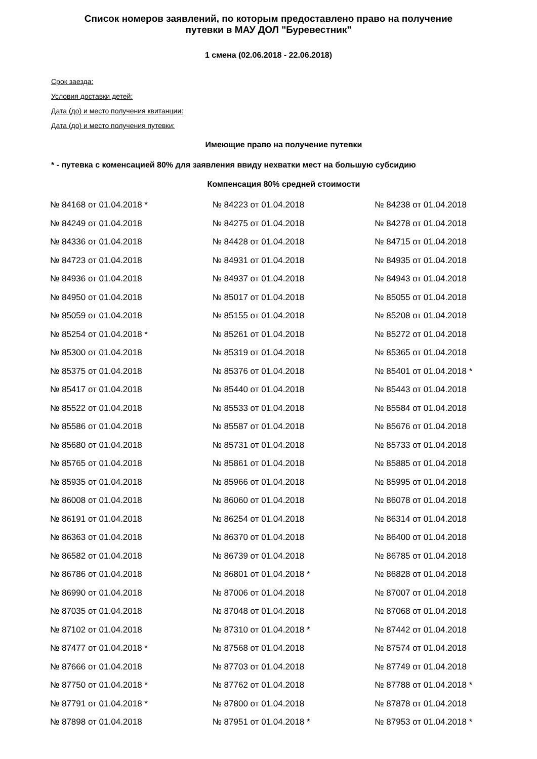Список номеров заявлений, по которым предоставлено право на получение
путевки в МАУ ДОЛ "Буревестник"
1 смена (02.06.2018 - 22.06.2018)
Срок заезда:
Условия доставки детей:
Дата (до) и место получения квитанции:
Дата (до) и место получения путевки:
Имеющие право на получение путевки
* - путевка с коменсацией 80% для заявления ввиду нехватки мест на большую субсидию
Компенсация 80% средней стоимости
| № 84168 от 01.04.2018 * | № 84223 от 01.04.2018 | № 84238 от 01.04.2018 |
| № 84249 от 01.04.2018 | № 84275 от 01.04.2018 | № 84278 от 01.04.2018 |
| № 84336 от 01.04.2018 | № 84428 от 01.04.2018 | № 84715 от 01.04.2018 |
| № 84723 от 01.04.2018 | № 84931 от 01.04.2018 | № 84935 от 01.04.2018 |
| № 84936 от 01.04.2018 | № 84937 от 01.04.2018 | № 84943 от 01.04.2018 |
| № 84950 от 01.04.2018 | № 85017 от 01.04.2018 | № 85055 от 01.04.2018 |
| № 85059 от 01.04.2018 | № 85155 от 01.04.2018 | № 85208 от 01.04.2018 |
| № 85254 от 01.04.2018 * | № 85261 от 01.04.2018 | № 85272 от 01.04.2018 |
| № 85300 от 01.04.2018 | № 85319 от 01.04.2018 | № 85365 от 01.04.2018 |
| № 85375 от 01.04.2018 | № 85376 от 01.04.2018 | № 85401 от 01.04.2018 * |
| № 85417 от 01.04.2018 | № 85440 от 01.04.2018 | № 85443 от 01.04.2018 |
| № 85522 от 01.04.2018 | № 85533 от 01.04.2018 | № 85584 от 01.04.2018 |
| № 85586 от 01.04.2018 | № 85587 от 01.04.2018 | № 85676 от 01.04.2018 |
| № 85680 от 01.04.2018 | № 85731 от 01.04.2018 | № 85733 от 01.04.2018 |
| № 85765 от 01.04.2018 | № 85861 от 01.04.2018 | № 85885 от 01.04.2018 |
| № 85935 от 01.04.2018 | № 85966 от 01.04.2018 | № 85995 от 01.04.2018 |
| № 86008 от 01.04.2018 | № 86060 от 01.04.2018 | № 86078 от 01.04.2018 |
| № 86191 от 01.04.2018 | № 86254 от 01.04.2018 | № 86314 от 01.04.2018 |
| № 86363 от 01.04.2018 | № 86370 от 01.04.2018 | № 86400 от 01.04.2018 |
| № 86582 от 01.04.2018 | № 86739 от 01.04.2018 | № 86785 от 01.04.2018 |
| № 86786 от 01.04.2018 | № 86801 от 01.04.2018 * | № 86828 от 01.04.2018 |
| № 86990 от 01.04.2018 | № 87006 от 01.04.2018 | № 87007 от 01.04.2018 |
| № 87035 от 01.04.2018 | № 87048 от 01.04.2018 | № 87068 от 01.04.2018 |
| № 87102 от 01.04.2018 | № 87310 от 01.04.2018 * | № 87442 от 01.04.2018 |
| № 87477 от 01.04.2018 * | № 87568 от 01.04.2018 | № 87574 от 01.04.2018 |
| № 87666 от 01.04.2018 | № 87703 от 01.04.2018 | № 87749 от 01.04.2018 |
| № 87750 от 01.04.2018 * | № 87762 от 01.04.2018 | № 87788 от 01.04.2018 * |
| № 87791 от 01.04.2018 * | № 87800 от 01.04.2018 | № 87878 от 01.04.2018 |
| № 87898 от 01.04.2018 | № 87951 от 01.04.2018 * | № 87953 от 01.04.2018 * |